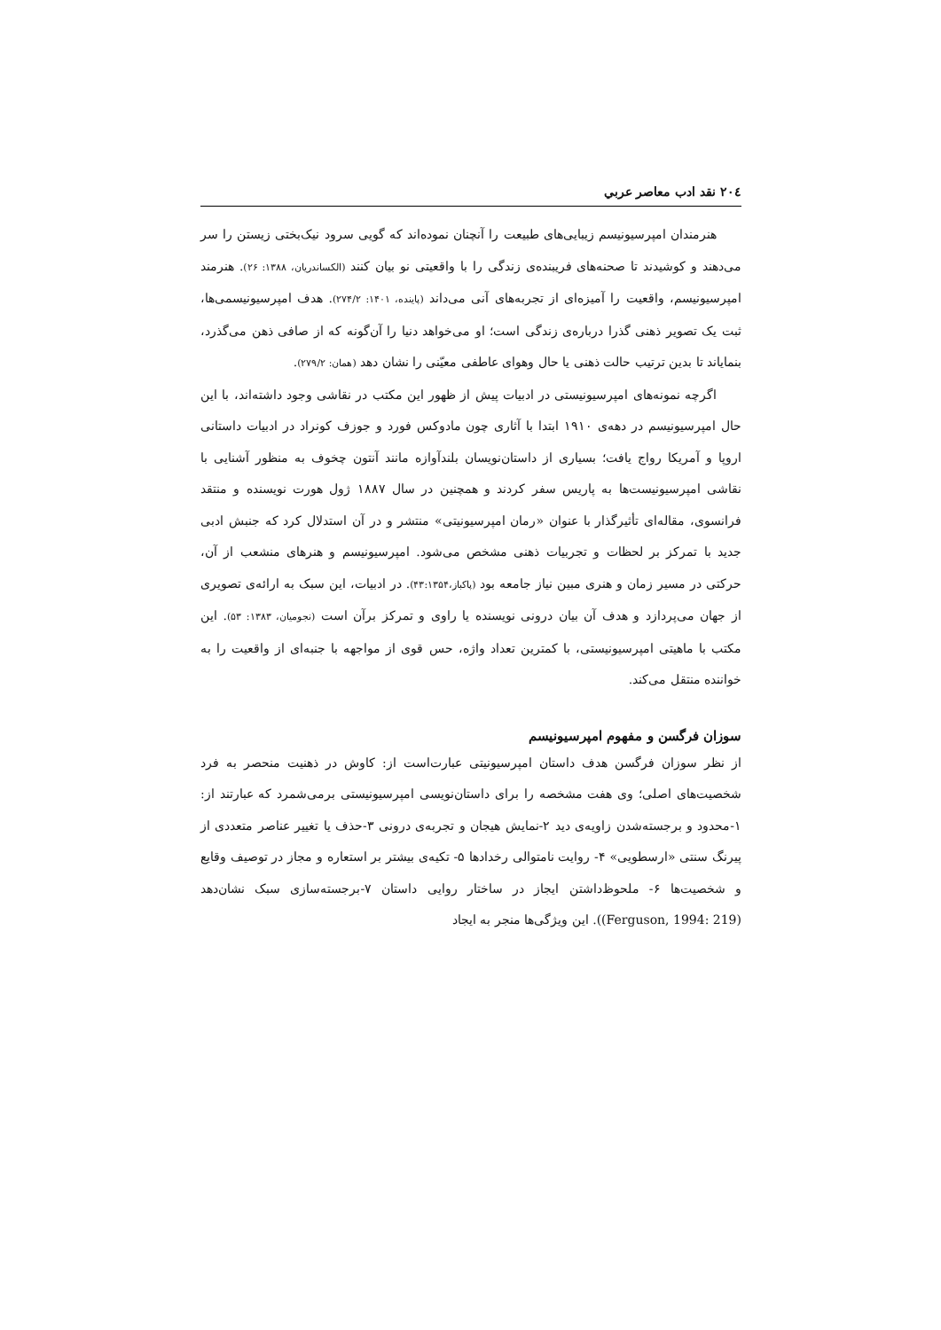٢٠٤ نقد ادب معاصر عربي
هنرمندان امپرسیونیسم زیبایی‌های طبیعت را آنچنان نموده‌اند که گویی سرود نیک‌بختی زیستن را سر می‌دهند و کوشیدند تا صحنه‌های فریبنده‌ی زندگی را با واقعیتی نو بیان کنند (الکساندریان، ۱۳۸۸: ۲۶). هنرمند امپرسیونیسم، واقعیت را آمیزه‌ای از تجربه‌های آنی می‌داند (پاینده، ۱۴۰۱: ۲۷۴/۲). هدف امپرسیونیسمی‌ها، ثبت یک تصویر ذهنی گذرا درباره‌ی زندگی است؛ او می‌خواهد دنیا را آن‌گونه که از صافی ذهن می‌گذرد، بنمایاند تا بدین ترتیب حالت ذهنی یا حال وهوای عاطفی معیّنی را نشان دهد (همان: ۲۷۹/۲).
اگرچه نمونه‌های امپرسیونیستی در ادبیات پیش از ظهور این مکتب در نقاشی وجود داشته‌اند، با این حال امپرسیونیسم در دهه‌ی ۱۹۱۰ ابتدا با آثاری چون مادوکس فورد و جوزف کونراد در ادبیات داستانی اروپا و آمریکا رواج یافت؛ بسیاری از داستان‌نویسان بلندآوازه مانند آنتون چخوف به منظور آشنایی با نقاشی امپرسیونیست‌ها به پاریس سفر کردند و همچنین در سال ۱۸۸۷ ژول هورت نویسنده و منتقد فرانسوی، مقاله‌ای تأثیرگذار با عنوان «رمان امپرسیونیتی» منتشر و در آن استدلال کرد که جنبش ادبی جدید با تمرکز بر لحظات و تجربیات ذهنی مشخص می‌شود. امپرسیونیسم و هنرهای منشعب از آن، حرکتی در مسیر زمان و هنری مبین نیاز جامعه بود (پاکباز،۴۳:۱۳۵۴). در ادبیات، این سبک به ارائه‌ی تصویری از جهان می‌پردازد و هدف آن بیان درونی نویسنده یا راوی و تمرکز برآن است (نجومیان، ۱۳۸۳: ۵۳). این مکتب با ماهیتی امپرسیونیستی، با کمترین تعداد واژه، حس قوی از مواجهه با جنبه‌ای از واقعیت را به خواننده منتقل می‌کند.
سوزان فرگسن و مفهوم امپرسیونیسم
از نظر سوزان فرگسن هدف داستان امپرسیونیتی عبارت‌است از: کاوش در ذهنیت منحصر به فرد شخصیت‌های اصلی؛ وی هفت مشخصه را برای داستان‌نویسی امپرسیونیستی برمی‌شمرد که عبارتند از: ۱-محدود و برجسته‌شدن زاویه‌ی دید ۲-نمایش هیجان و تجربه‌ی درونی ۳-حذف یا تغییر عناصر متعددی از پیرنگ سنتی «ارسطویی» ۴- روایت نامتوالی رخدادها ۵- تکیه‌ی بیشتر بر استعاره و مجاز در توصیف وقایع و شخصیت‌ها ۶- ملحوظ‌داشتن ایجاز در ساختار روایی داستان ۷-برجسته‌سازی سبک نشان‌دهد (Ferguson, 1994: 219)). این ویژگی‌ها منجر به ایجاد